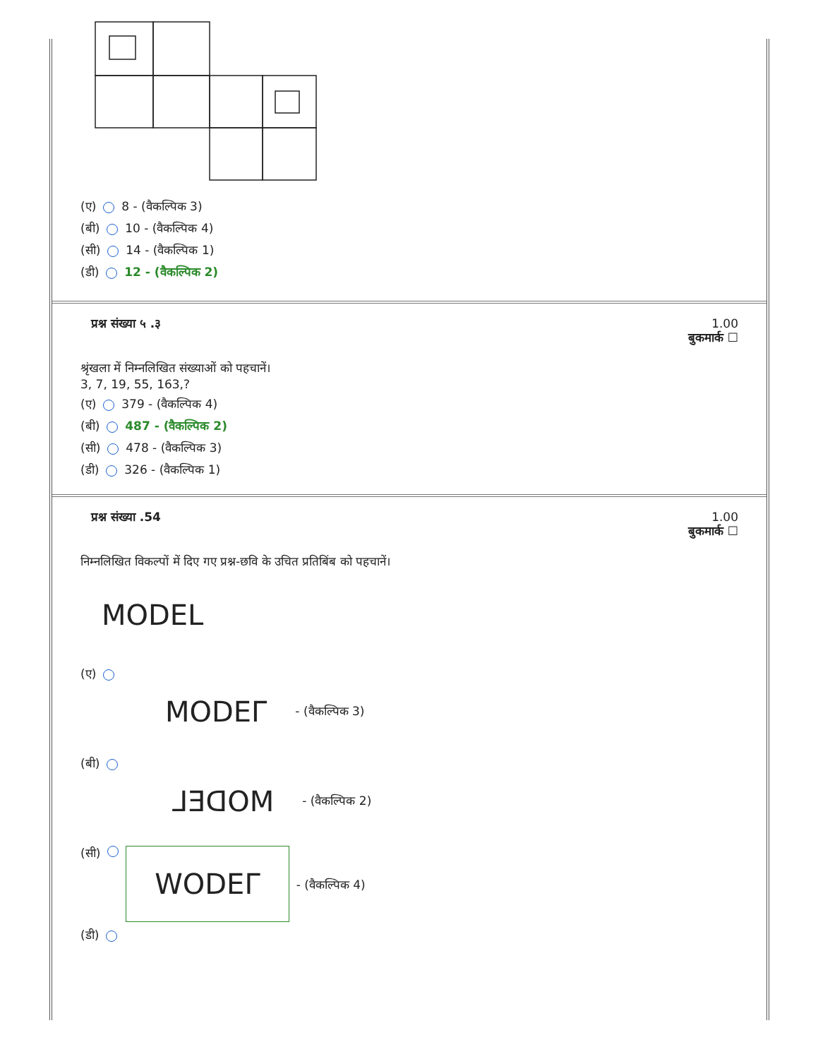(ए) 8 - (वैकल्पिक 3)
(बी) 10 - (वैकल्पिक 4)
(सी) 14 - (वैकल्पिक 1)
(डी) 12 - (वैकल्पिक 2)
प्रश्न संख्या ५ .३
1.00
बुकमार्क ☐
श्रृंखला में निम्नलिखित संख्याओं को पहचानें।
3, 7, 19, 55, 163,?
(ए) 379 - (वैकल्पिक 4)
(बी) 487 - (वैकल्पिक 2)
(सी) 478 - (वैकल्पिक 3)
(डी) 326 - (वैकल्पिक 1)
प्रश्न संख्या .54
1.00
बुकमार्क ☐
निम्नलिखित विकल्पों में दिए गए प्रश्न-छवि के उचित प्रतिबिंब को पहचानें।
MODEL
(ए)
MODEΓ - (वैकल्पिक 3)
(बी)
⅃ƎᗡOM - (वैकल्पिक 2)
(सी) WODEΓ - (वैकल्पिक 4)
(डी)